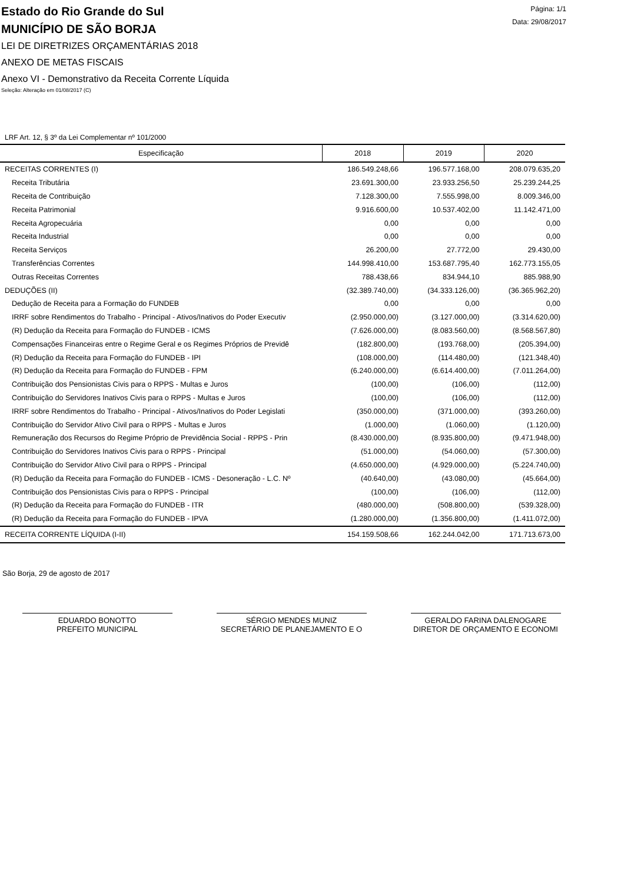Estado do Rio Grande do Sul
MUNICÍPIO DE SÃO BORJA
LEI DE DIRETRIZES ORÇAMENTÁRIAS 2018
ANEXO DE METAS FISCAIS
Anexo VI - Demonstrativo da Receita Corrente Líquida
Seleção: Alteração em 01/08/2017 (C)
Página: 1/1
Data: 29/08/2017
LRF Art. 12, § 3º da Lei Complementar nº 101/2000
| Especificação | 2018 | 2019 | 2020 |
| --- | --- | --- | --- |
| RECEITAS CORRENTES (I) | 186.549.248,66 | 196.577.168,00 | 208.079.635,20 |
| Receita Tributária | 23.691.300,00 | 23.933.256,50 | 25.239.244,25 |
| Receita de Contribuição | 7.128.300,00 | 7.555.998,00 | 8.009.346,00 |
| Receita Patrimonial | 9.916.600,00 | 10.537.402,00 | 11.142.471,00 |
| Receita Agropecuária | 0,00 | 0,00 | 0,00 |
| Receita Industrial | 0,00 | 0,00 | 0,00 |
| Receita Serviços | 26.200,00 | 27.772,00 | 29.430,00 |
| Transferências Correntes | 144.998.410,00 | 153.687.795,40 | 162.773.155,05 |
| Outras Receitas Correntes | 788.438,66 | 834.944,10 | 885.988,90 |
| DEDUÇÕES (II) | (32.389.740,00) | (34.333.126,00) | (36.365.962,20) |
| Dedução de Receita para a Formação do FUNDEB | 0,00 | 0,00 | 0,00 |
| IRRF sobre Rendimentos do Trabalho - Principal - Ativos/Inativos do Poder Executiv | (2.950.000,00) | (3.127.000,00) | (3.314.620,00) |
| (R) Dedução da Receita para Formação do FUNDEB - ICMS | (7.626.000,00) | (8.083.560,00) | (8.568.567,80) |
| Compensações Financeiras entre o Regime Geral e os Regimes Próprios de Previdê | (182.800,00) | (193.768,00) | (205.394,00) |
| (R) Dedução da Receita para Formação do FUNDEB - IPI | (108.000,00) | (114.480,00) | (121.348,40) |
| (R) Dedução da Receita para Formação do FUNDEB - FPM | (6.240.000,00) | (6.614.400,00) | (7.011.264,00) |
| Contribuição dos Pensionistas Civis para o RPPS - Multas e Juros | (100,00) | (106,00) | (112,00) |
| Contribuição do Servidores Inativos Civis para o RPPS - Multas e Juros | (100,00) | (106,00) | (112,00) |
| IRRF sobre Rendimentos do Trabalho - Principal - Ativos/Inativos do Poder Legislati | (350.000,00) | (371.000,00) | (393.260,00) |
| Contribuição do Servidor Ativo Civil para o RPPS - Multas e Juros | (1.000,00) | (1.060,00) | (1.120,00) |
| Remuneração dos Recursos do Regime Próprio de Previdência Social - RPPS - Prin | (8.430.000,00) | (8.935.800,00) | (9.471.948,00) |
| Contribuição do Servidores Inativos Civis para o RPPS - Principal | (51.000,00) | (54.060,00) | (57.300,00) |
| Contribuição do Servidor Ativo Civil para o RPPS - Principal | (4.650.000,00) | (4.929.000,00) | (5.224.740,00) |
| (R) Dedução da Receita para Formação do FUNDEB - ICMS - Desoneração - L.C. Nº | (40.640,00) | (43.080,00) | (45.664,00) |
| Contribuição dos Pensionistas Civis para o RPPS - Principal | (100,00) | (106,00) | (112,00) |
| (R) Dedução da Receita para Formação do FUNDEB - ITR | (480.000,00) | (508.800,00) | (539.328,00) |
| (R) Dedução da Receita para Formação do FUNDEB - IPVA | (1.280.000,00) | (1.356.800,00) | (1.411.072,00) |
| RECEITA CORRENTE LÍQUIDA (I-II) | 154.159.508,66 | 162.244.042,00 | 171.713.673,00 |
São Borja, 29 de agosto de 2017
EDUARDO BONOTTO
PREFEITO MUNICIPAL
SÉRGIO MENDES MUNIZ
SECRETÁRIO DE PLANEJAMENTO E O
GERALDO FARINA DALENOGARE
DIRETOR DE ORÇAMENTO E ECONOMI